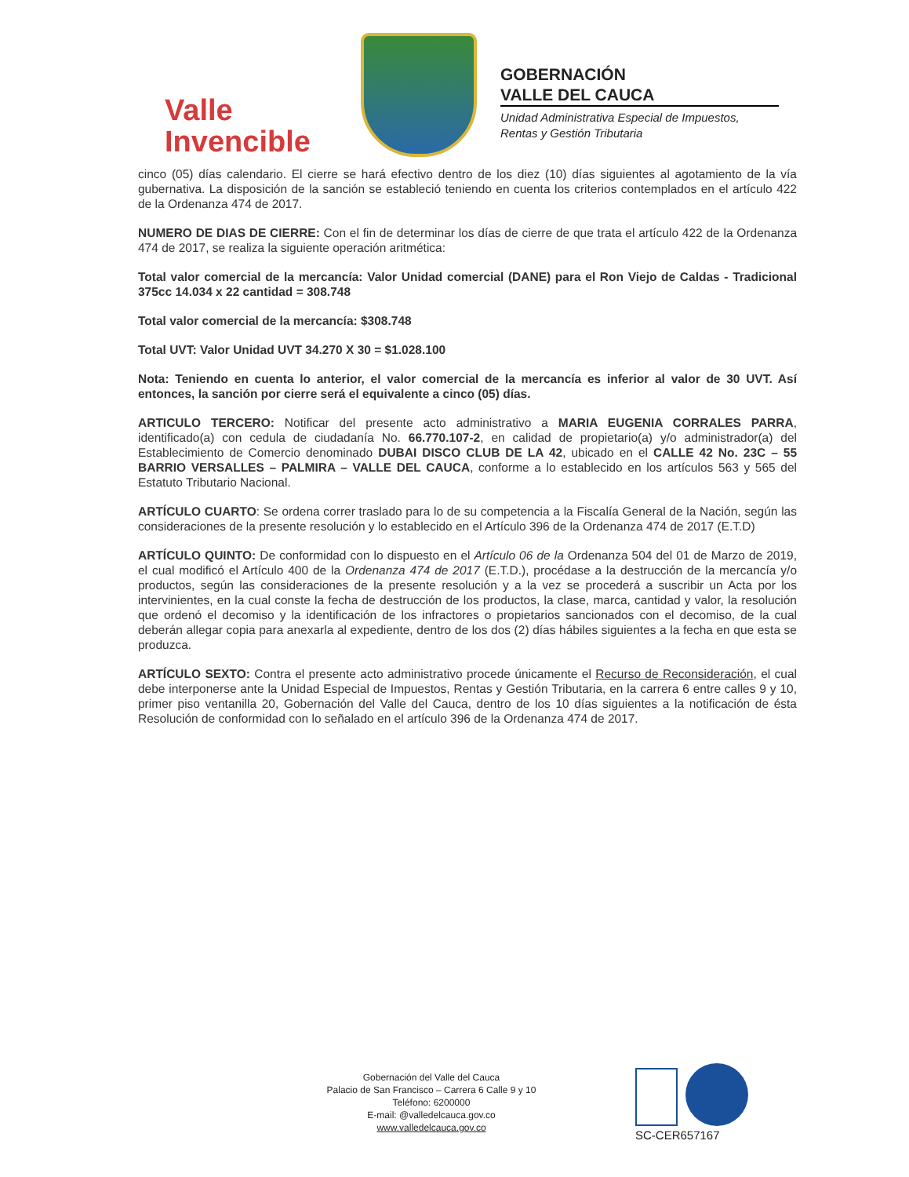Valle
Invencible
GOBERNACIÓN
VALLE DEL CAUCA
Unidad Administrativa Especial de Impuestos,
Rentas y Gestión Tributaria
cinco (05) días calendario. El cierre se hará efectivo dentro de los diez (10) días siguientes al agotamiento de la vía gubernativa. La disposición de la sanción se estableció teniendo en cuenta los criterios contemplados en el artículo 422 de la Ordenanza 474 de 2017.
NUMERO DE DIAS DE CIERRE: Con el fin de determinar los días de cierre de que trata el artículo 422 de la Ordenanza 474 de 2017, se realiza la siguiente operación aritmética:
Total valor comercial de la mercancía: Valor Unidad comercial (DANE) para el Ron Viejo de Caldas - Tradicional 375cc 14.034 x 22 cantidad = 308.748
Total valor comercial de la mercancía: $308.748
Total UVT: Valor Unidad UVT 34.270 X 30 = $1.028.100
Nota: Teniendo en cuenta lo anterior, el valor comercial de la mercancía es inferior al valor de 30 UVT. Así entonces, la sanción por cierre será el equivalente a cinco (05) días.
ARTICULO TERCERO: Notificar del presente acto administrativo a MARIA EUGENIA CORRALES PARRA, identificado(a) con cedula de ciudadanía No. 66.770.107-2, en calidad de propietario(a) y/o administrador(a) del Establecimiento de Comercio denominado DUBAI DISCO CLUB DE LA 42, ubicado en el CALLE 42 No. 23C – 55 BARRIO VERSALLES – PALMIRA – VALLE DEL CAUCA, conforme a lo establecido en los artículos 563 y 565 del Estatuto Tributario Nacional.
ARTÍCULO CUARTO: Se ordena correr traslado para lo de su competencia a la Fiscalía General de la Nación, según las consideraciones de la presente resolución y lo establecido en el Artículo 396 de la Ordenanza 474 de 2017 (E.T.D)
ARTÍCULO QUINTO: De conformidad con lo dispuesto en el Artículo 06 de la Ordenanza 504 del 01 de Marzo de 2019, el cual modificó el Artículo 400 de la Ordenanza 474 de 2017 (E.T.D.), procédase a la destrucción de la mercancía y/o productos, según las consideraciones de la presente resolución y a la vez se procederá a suscribir un Acta por los intervinientes, en la cual conste la fecha de destrucción de los productos, la clase, marca, cantidad y valor, la resolución que ordenó el decomiso y la identificación de los infractores o propietarios sancionados con el decomiso, de la cual deberán allegar copia para anexarla al expediente, dentro de los dos (2) días hábiles siguientes a la fecha en que esta se produzca.
ARTÍCULO SEXTO: Contra el presente acto administrativo procede únicamente el Recurso de Reconsideración, el cual debe interponerse ante la Unidad Especial de Impuestos, Rentas y Gestión Tributaria, en la carrera 6 entre calles 9 y 10, primer piso ventanilla 20, Gobernación del Valle del Cauca, dentro de los 10 días siguientes a la notificación de ésta Resolución de conformidad con lo señalado en el artículo 396 de la Ordenanza 474 de 2017.
Gobernación del Valle del Cauca
Palacio de San Francisco – Carrera 6 Calle 9 y 10
Teléfono: 6200000
E-mail: @valledelcauca.gov.co
www.valledelcauca.gov.co
SC-CER657167